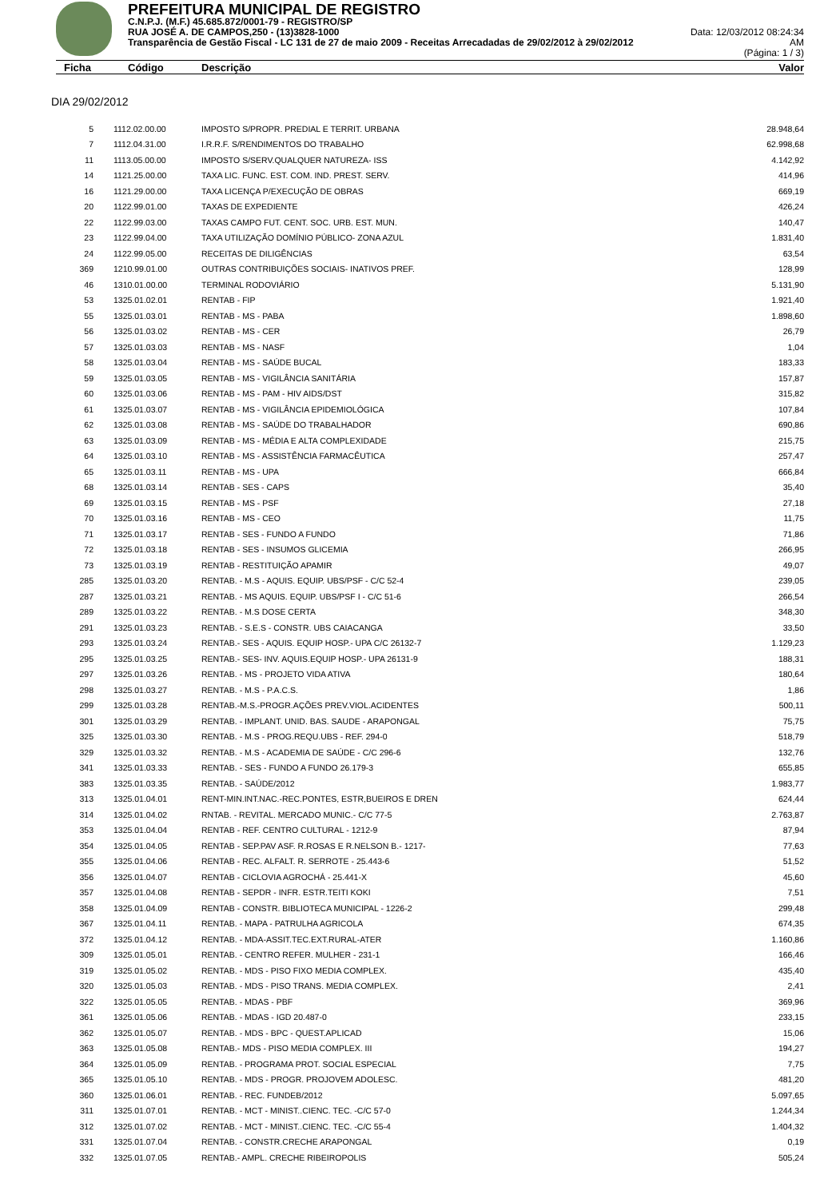PREFEITURA MUNICIPAL DE REGISTRO
C.N.P.J. (M.F.) 45.685.872/0001-79 - REGISTRO/SP
RUA JOSÉ A. DE CAMPOS,250 - (13)3828-1000 Data: 12/03/2012 08:24:34
Transparência de Gestão Fiscal - LC 131 de 27 de maio 2009 - Receitas Arrecadadas de 29/02/2012 à 29/02/2012 AM
(Página: 1 / 3)
Ficha Código Descrição Valor
DIA 29/02/2012
| 5 | 1112.02.00.00 | IMPOSTO S/PROPR. PREDIAL E TERRIT. URBANA | 28.948,64 |
| 7 | 1112.04.31.00 | I.R.R.F. S/RENDIMENTOS DO TRABALHO | 62.998,68 |
| 11 | 1113.05.00.00 | IMPOSTO S/SERV.QUALQUER NATUREZA- ISS | 4.142,92 |
| 14 | 1121.25.00.00 | TAXA LIC. FUNC. EST. COM. IND. PREST. SERV. | 414,96 |
| 16 | 1121.29.00.00 | TAXA LICENÇA P/EXECUÇÃO DE OBRAS | 669,19 |
| 20 | 1122.99.01.00 | TAXAS DE EXPEDIENTE | 426,24 |
| 22 | 1122.99.03.00 | TAXAS CAMPO FUT. CENT. SOC. URB. EST. MUN. | 140,47 |
| 23 | 1122.99.04.00 | TAXA UTILIZAÇÃO DOMÍNIO PÚBLICO- ZONA AZUL | 1.831,40 |
| 24 | 1122.99.05.00 | RECEITAS DE DILIGÊNCIAS | 63,54 |
| 369 | 1210.99.01.00 | OUTRAS CONTRIBUIÇÕES SOCIAIS- INATIVOS PREF. | 128,99 |
| 46 | 1310.01.00.00 | TERMINAL RODOVIÁRIO | 5.131,90 |
| 53 | 1325.01.02.01 | RENTAB - FIP | 1.921,40 |
| 55 | 1325.01.03.01 | RENTAB - MS - PABA | 1.898,60 |
| 56 | 1325.01.03.02 | RENTAB - MS - CER | 26,79 |
| 57 | 1325.01.03.03 | RENTAB - MS - NASF | 1,04 |
| 58 | 1325.01.03.04 | RENTAB - MS - SAÚDE BUCAL | 183,33 |
| 59 | 1325.01.03.05 | RENTAB - MS - VIGILÂNCIA SANITÁRIA | 157,87 |
| 60 | 1325.01.03.06 | RENTAB - MS - PAM - HIV AIDS/DST | 315,82 |
| 61 | 1325.01.03.07 | RENTAB - MS - VIGILÂNCIA EPIDEMIOLÓGICA | 107,84 |
| 62 | 1325.01.03.08 | RENTAB - MS - SAÚDE DO TRABALHADOR | 690,86 |
| 63 | 1325.01.03.09 | RENTAB - MS - MÉDIA E ALTA COMPLEXIDADE | 215,75 |
| 64 | 1325.01.03.10 | RENTAB - MS - ASSISTÊNCIA FARMACÊUTICA | 257,47 |
| 65 | 1325.01.03.11 | RENTAB - MS - UPA | 666,84 |
| 68 | 1325.01.03.14 | RENTAB - SES - CAPS | 35,40 |
| 69 | 1325.01.03.15 | RENTAB - MS - PSF | 27,18 |
| 70 | 1325.01.03.16 | RENTAB - MS - CEO | 11,75 |
| 71 | 1325.01.03.17 | RENTAB - SES - FUNDO A FUNDO | 71,86 |
| 72 | 1325.01.03.18 | RENTAB - SES - INSUMOS GLICEMIA | 266,95 |
| 73 | 1325.01.03.19 | RENTAB - RESTITUIÇÃO APAMIR | 49,07 |
| 285 | 1325.01.03.20 | RENTAB. - M.S - AQUIS. EQUIP. UBS/PSF - C/C 52-4 | 239,05 |
| 287 | 1325.01.03.21 | RENTAB. - MS AQUIS. EQUIP. UBS/PSF I - C/C 51-6 | 266,54 |
| 289 | 1325.01.03.22 | RENTAB. - M.S DOSE CERTA | 348,30 |
| 291 | 1325.01.03.23 | RENTAB. - S.E.S - CONSTR. UBS CAIACANGA | 33,50 |
| 293 | 1325.01.03.24 | RENTAB.- SES - AQUIS. EQUIP HOSP.- UPA C/C 26132-7 | 1.129,23 |
| 295 | 1325.01.03.25 | RENTAB.- SES- INV. AQUIS.EQUIP HOSP.- UPA 26131-9 | 188,31 |
| 297 | 1325.01.03.26 | RENTAB. - MS - PROJETO VIDA ATIVA | 180,64 |
| 298 | 1325.01.03.27 | RENTAB. - M.S - P.A.C.S. | 1,86 |
| 299 | 1325.01.03.28 | RENTAB.-M.S.-PROGR.AÇÕES PREV.VIOL.ACIDENTES | 500,11 |
| 301 | 1325.01.03.29 | RENTAB. - IMPLANT. UNID. BAS. SAUDE - ARAPONGAL | 75,75 |
| 325 | 1325.01.03.30 | RENTAB. - M.S - PROG.REQU.UBS - REF. 294-0 | 518,79 |
| 329 | 1325.01.03.32 | RENTAB. - M.S - ACADEMIA DE SAÚDE - C/C 296-6 | 132,76 |
| 341 | 1325.01.03.33 | RENTAB. - SES - FUNDO A FUNDO 26.179-3 | 655,85 |
| 383 | 1325.01.03.35 | RENTAB. - SAÚDE/2012 | 1.983,77 |
| 313 | 1325.01.04.01 | RENT-MIN.INT.NAC.-REC.PONTES, ESTR,BUEIROS E DREN | 624,44 |
| 314 | 1325.01.04.02 | RNTAB. - REVITAL. MERCADO MUNIC.- C/C 77-5 | 2.763,87 |
| 353 | 1325.01.04.04 | RENTAB - REF. CENTRO CULTURAL - 1212-9 | 87,94 |
| 354 | 1325.01.04.05 | RENTAB - SEP.PAV ASF. R.ROSAS E R.NELSON B.- 1217- | 77,63 |
| 355 | 1325.01.04.06 | RENTAB - REC. ALFALT. R. SERROTE - 25.443-6 | 51,52 |
| 356 | 1325.01.04.07 | RENTAB - CICLOVIA AGROCHÁ - 25.441-X | 45,60 |
| 357 | 1325.01.04.08 | RENTAB - SEPDR - INFR. ESTR.TEITI KOKI | 7,51 |
| 358 | 1325.01.04.09 | RENTAB - CONSTR. BIBLIOTECA MUNICIPAL - 1226-2 | 299,48 |
| 367 | 1325.01.04.11 | RENTAB. - MAPA - PATRULHA AGRICOLA | 674,35 |
| 372 | 1325.01.04.12 | RENTAB. - MDA-ASSIT.TEC.EXT.RURAL-ATER | 1.160,86 |
| 309 | 1325.01.05.01 | RENTAB. - CENTRO REFER. MULHER - 231-1 | 166,46 |
| 319 | 1325.01.05.02 | RENTAB. - MDS - PISO FIXO MEDIA COMPLEX. | 435,40 |
| 320 | 1325.01.05.03 | RENTAB. - MDS - PISO TRANS. MEDIA COMPLEX. | 2,41 |
| 322 | 1325.01.05.05 | RENTAB. - MDAS - PBF | 369,96 |
| 361 | 1325.01.05.06 | RENTAB. - MDAS - IGD 20.487-0 | 233,15 |
| 362 | 1325.01.05.07 | RENTAB. - MDS - BPC - QUEST.APLICAD | 15,06 |
| 363 | 1325.01.05.08 | RENTAB.- MDS - PISO MEDIA COMPLEX. III | 194,27 |
| 364 | 1325.01.05.09 | RENTAB. - PROGRAMA PROT. SOCIAL ESPECIAL | 7,75 |
| 365 | 1325.01.05.10 | RENTAB. - MDS - PROGR. PROJOVEM ADOLESC. | 481,20 |
| 360 | 1325.01.06.01 | RENTAB. - REC. FUNDEB/2012 | 5.097,65 |
| 311 | 1325.01.07.01 | RENTAB. - MCT - MINIST..CIENC. TEC. -C/C 57-0 | 1.244,34 |
| 312 | 1325.01.07.02 | RENTAB. - MCT - MINIST..CIENC. TEC. -C/C 55-4 | 1.404,32 |
| 331 | 1325.01.07.04 | RENTAB. - CONSTR.CRECHE ARAPONGAL | 0,19 |
| 332 | 1325.01.07.05 | RENTAB.- AMPL. CRECHE RIBEIROPOLIS | 505,24 |